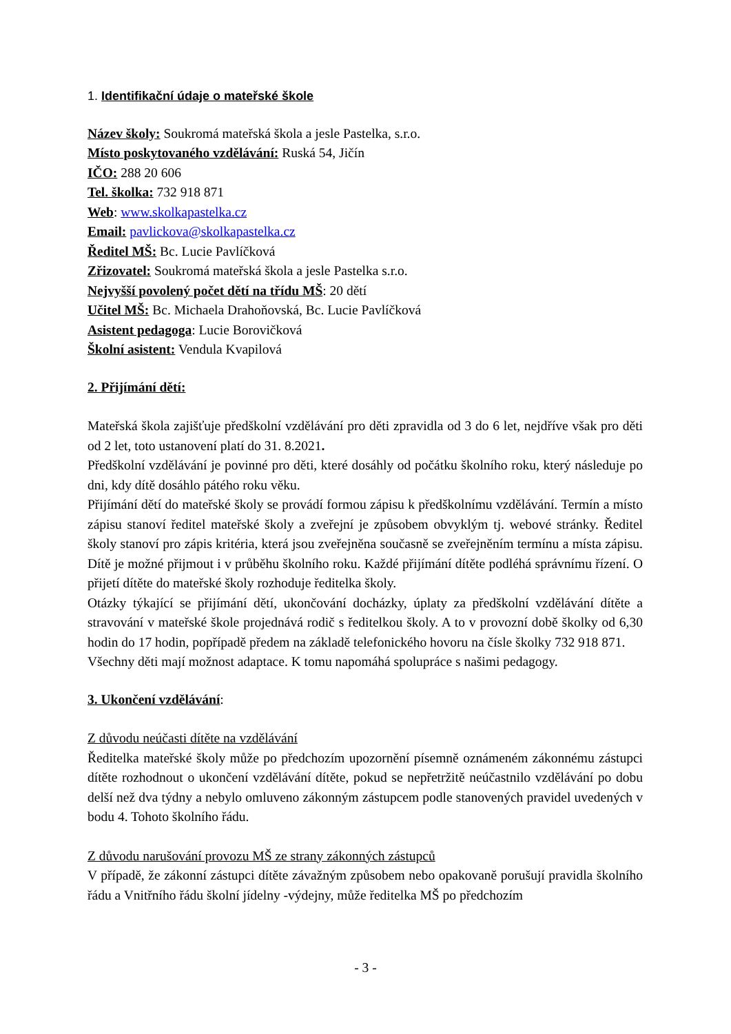1. Identifikační údaje o mateřské škole
Název školy: Soukromá mateřská škola a jesle Pastelka, s.r.o.
Místo poskytovaného vzdělávání: Ruská 54, Jičín
IČO: 288 20 606
Tel. školka: 732 918 871
Web: www.skolkapastelka.cz
Email: pavlickova@skolkapastelka.cz
Ředitel MŠ: Bc. Lucie Pavlíčková
Zřizovatel: Soukromá mateřská škola a jesle Pastelka s.r.o.
Nejvyšší povolený počet dětí na třídu MŠ: 20 dětí
Učitel MŠ: Bc. Michaela Drahoňovská, Bc. Lucie Pavlíčková
Asistent pedagoga: Lucie Borovičková
Školní asistent: Vendula Kvapilová
2. Přijímání dětí:
Mateřská škola zajišťuje předškolní vzdělávání pro děti zpravidla od 3 do 6 let, nejdříve však pro děti od 2 let, toto ustanovení platí do 31. 8.2021.
Předškolní vzdělávání je povinné pro děti, které dosáhly od počátku školního roku, který následuje po dni, kdy dítě dosáhlo pátého roku věku.
Přijímání dětí do mateřské školy se provádí formou zápisu k předškolnímu vzdělávání. Termín a místo zápisu stanoví ředitel mateřské školy a zveřejní je způsobem obvyklým tj. webové stránky. Ředitel školy stanoví pro zápis kritéria, která jsou zveřejněna současně se zveřejněním termínu a místa zápisu. Dítě je možné přijmout i v průběhu školního roku. Každé přijímání dítěte podléhá správnímu řízení. O přijetí dítěte do mateřské školy rozhoduje ředitelka školy.
Otázky týkající se přijímání dětí, ukončování docházky, úplaty za předškolní vzdělávání dítěte a stravování v mateřské škole projednává rodič s ředitelkou školy. A to v provozní době školky od 6,30 hodin do 17 hodin, popřípadě předem na základě telefonického hovoru na čísle školky 732 918 871.
Všechny děti mají možnost adaptace. K tomu napomáhá spolupráce s našimi pedagogy.
3. Ukončení vzdělávání:
Z důvodu neúčasti dítěte na vzdělávání
Ředitelka mateřské školy může po předchozím upozornění písemně oznámeném zákonnému zástupci dítěte rozhodnout o ukončení vzdělávání dítěte, pokud se nepřetržitě neúčastnilo vzdělávání po dobu delší než dva týdny a nebylo omluveno zákonným zástupcem podle stanovených pravidel uvedených v bodu 4. Tohoto školního řádu.
Z důvodu narušování provozu MŠ ze strany zákonných zástupců
V případě, že zákonní zástupci dítěte závažným způsobem nebo opakovaně porušují pravidla školního řádu a Vnitřního řádu školní jídelny -výdejny, může ředitelka MŠ po předchozím
- 3 -